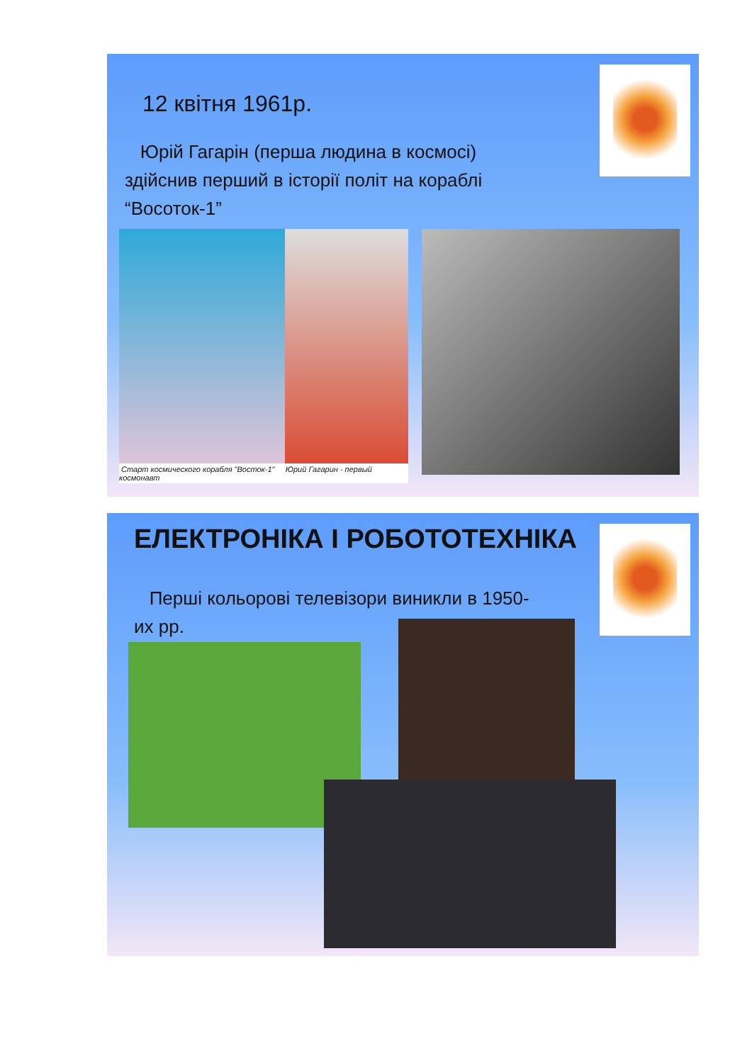12 квітня 1961р.
Юрій Гагарін (перша людина в космосі) здійснив перший в історії політ на кораблі “Восоток-1”
Старт космического корабля "Восток-1" Юрий Гагарин - первый космонавт
ЕЛЕКТРОНІКА І РОБОТОТЕХНІКА
Перші кольорові телевізори виникли в 1950-их рр.